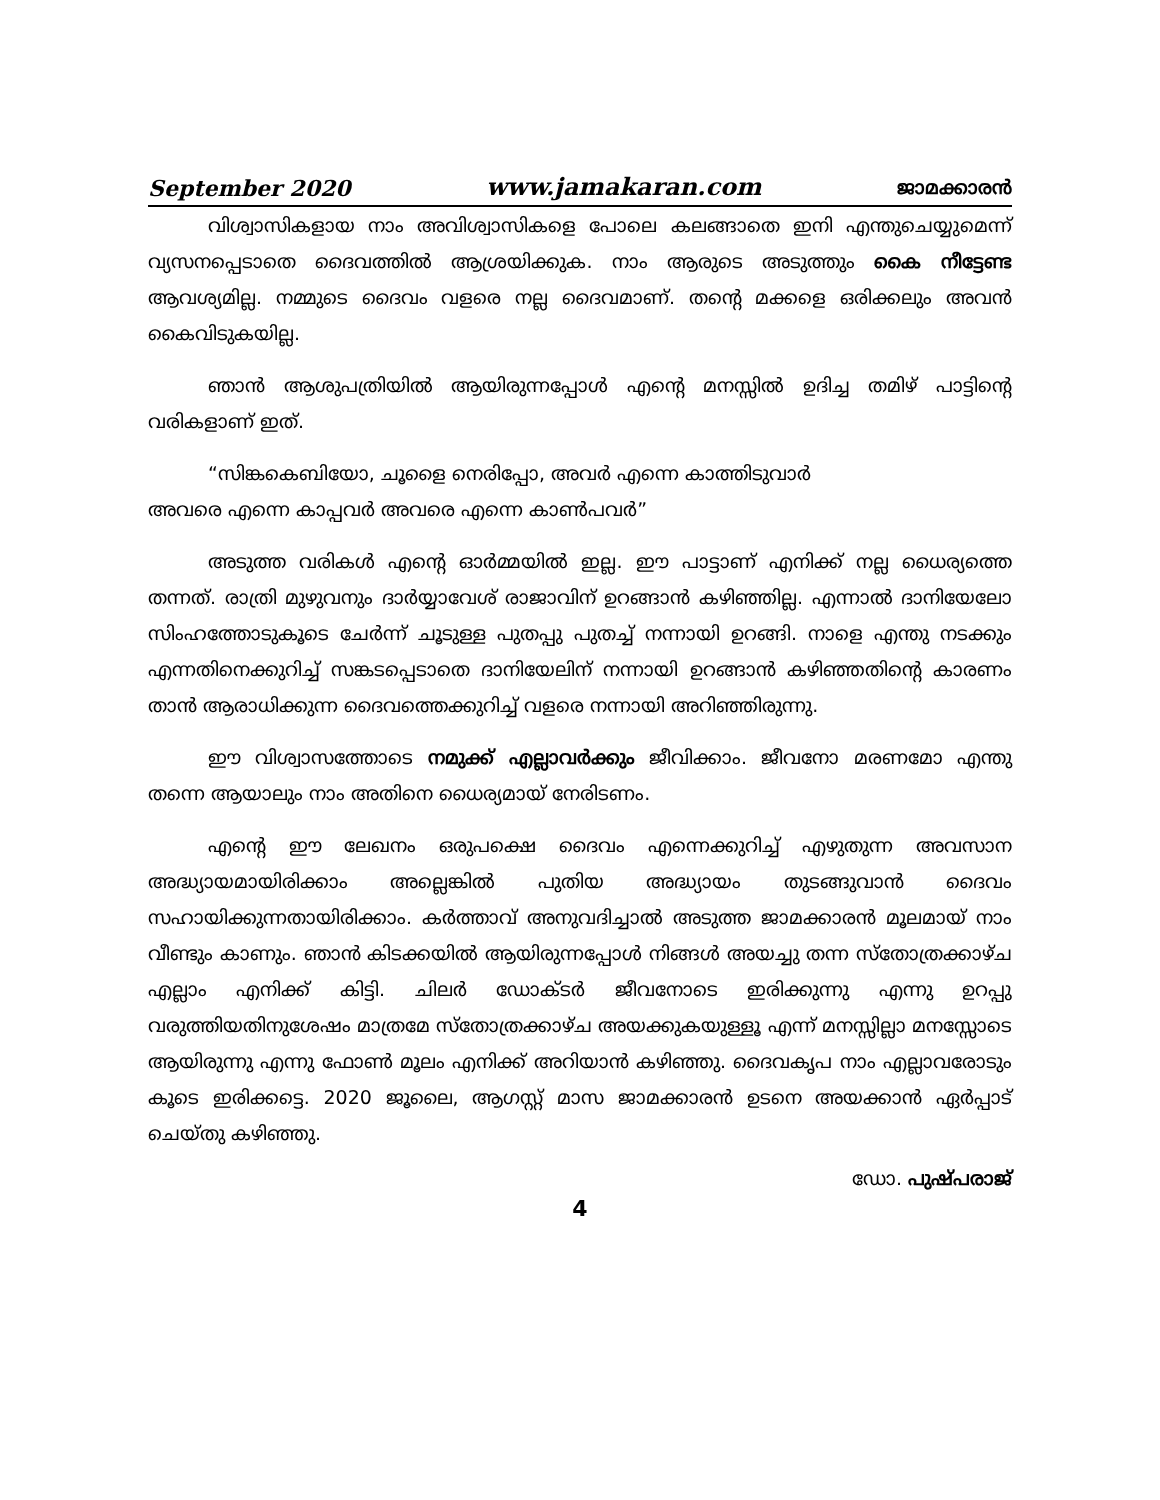September 2020 www.jamakaran.com ജാമക്കാരൻ
വിശ്വാസികളായ നാം അവിശ്വാസികളെ പോലെ കലങ്ങാതെ ഇനി എന്തുചെയ്യുമെന്ന് വ്യസനപ്പെടാതെ ദൈവത്തിൽ ആശ്രയിക്കുക. നാം ആരുടെ അടുത്തും കൈ നീട്ടേണ്ട ആവശ്യമില്ല. നമ്മുടെ ദൈവം വളരെ നല്ല ദൈവമാണ്. തന്റെ മക്കളെ ഒരിക്കലും അവൻ കൈവിടുകയില്ല.
ഞാൻ ആശുപത്രിയിൽ ആയിരുന്നപ്പോൾ എന്റെ മനസ്സിൽ ഉദിച്ച തമിഴ് പാട്ടിന്റെ വരികളാണ് ഇത്.
“സിങ്കകെബിയോ, ചൂളൈ നെരിപ്പോ, അവർ എന്നെ കാത്തിടുവാർ
അവരെ എന്നെ കാപ്പവർ അവരെ എന്നെ കാൺപവർ”
അടുത്ത വരികൾ എന്റെ ഓർമ്മയിൽ ഇല്ല. ഈ പാട്ടാണ് എനിക്ക് നല്ല ധൈര്യത്തെ തന്നത്. രാത്രി മുഴുവനും ദാർയ്യാവേശ് രാജാവിന് ഉറങ്ങാൻ കഴിഞ്ഞില്ല. എന്നാൽ ദാനിയേലോ സിംഹത്തോടുകൂടെ ചേർന്ന് ചൂടുള്ള പുതപ്പു പുതച്ച് നന്നായി ഉറങ്ങി. നാളെ എന്തു നടക്കും എന്നതിനെക്കുറിച്ച് സങ്കടപ്പെടാതെ ദാനിയേലിന് നന്നായി ഉറങ്ങാൻ കഴിഞ്ഞതിന്റെ കാരണം താൻ ആരാധിക്കുന്ന ദൈവത്തെക്കുറിച്ച് വളരെ നന്നായി അറിഞ്ഞിരുന്നു.
ഈ വിശ്വാസത്തോടെ നമുക്ക് എല്ലാവർക്കും ജീവിക്കാം. ജീവനോ മരണമോ എന്തു തന്നെ ആയാലും നാം അതിനെ ധൈര്യമായ് നേരിടണം.
എന്റെ ഈ ലേഖനം ഒരുപക്ഷെ ദൈവം എന്നെക്കുറിച്ച് എഴുതുന്ന അവസാന അദ്ധ്യായമായിരിക്കാം അല്ലെങ്കിൽ പുതിയ അദ്ധ്യായം തുടങ്ങുവാൻ ദൈവം സഹായിക്കുന്നതായിരിക്കാം. കർത്താവ് അനുവദിച്ചാൽ അടുത്ത ജാമക്കാരൻ മൂലമായ് നാം വീണ്ടും കാണും. ഞാൻ കിടക്കയിൽ ആയിരുന്നപ്പോൾ നിങ്ങൾ അയച്ചു തന്ന സ്തോത്രക്കാഴ്ച എല്ലാം എനിക്ക് കിട്ടി. ചിലർ ഡോക്ടർ ജീവനോടെ ഇരിക്കുന്നു എന്നു ഉറപ്പു വരുത്തിയതിനുശേഷം മാത്രമേ സ്തോത്രക്കാഴ്ച അയക്കുകയുള്ളൂ എന്ന് മനസ്സില്ലാ മനസ്സോടെ ആയിരുന്നു എന്നു ഫോൺ മൂലം എനിക്ക് അറിയാൻ കഴിഞ്ഞു. ദൈവകൃപ നാം എല്ലാവരോടും കൂടെ ഇരിക്കട്ടെ. 2020 ജൂലൈ, ആഗസ്റ്റ് മാസ ജാമക്കാരൻ ഉടനെ അയക്കാൻ ഏർപ്പാട് ചെയ്തു കഴിഞ്ഞു.
ഡോ. പുഷ്പരാജ്
4